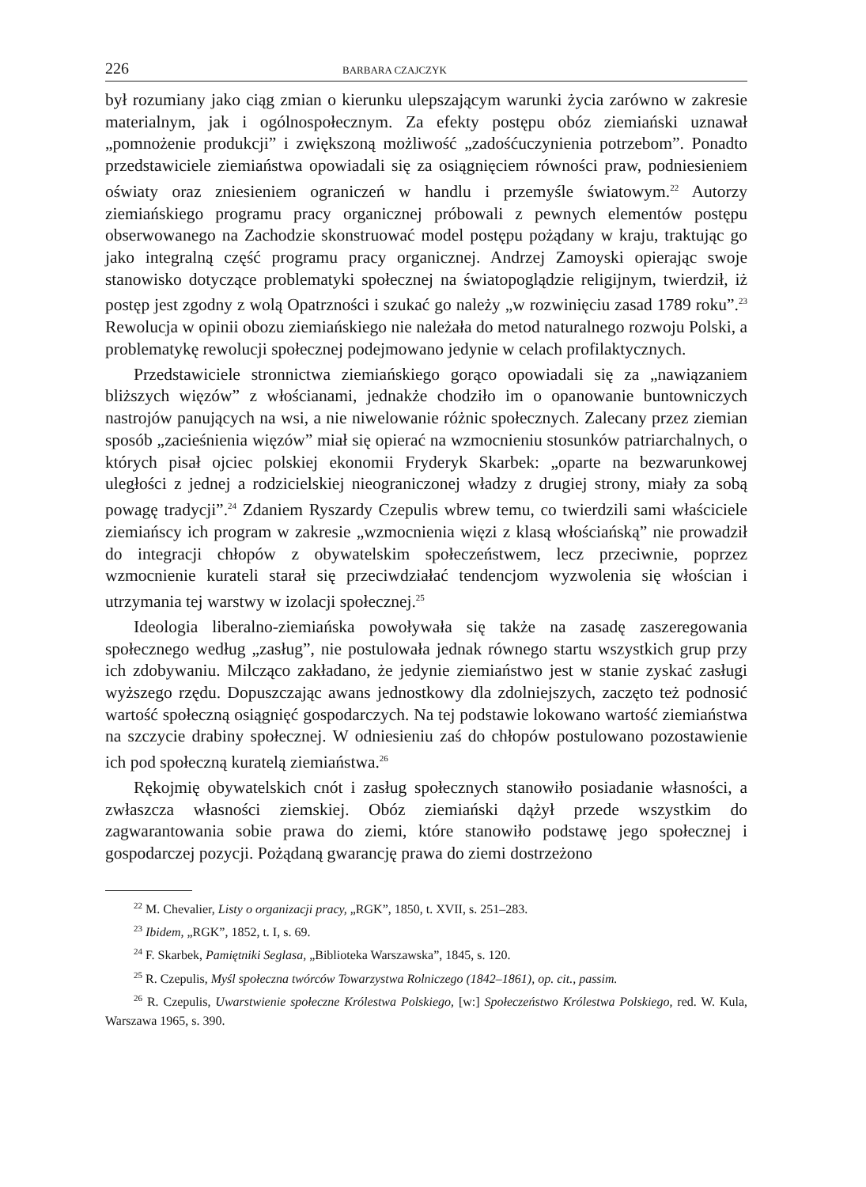226 BARBARA CZAJCZYK
był rozumiany jako ciąg zmian o kierunku ulepszającym warunki życia zarówno w zakresie materialnym, jak i ogólnospołecznym. Za efekty postępu obóz ziemiański uznawał „pomnożenie produkcji” i zwiększoną możliwość „zadośćuczynienia potrzebom”. Ponadto przedstawiciele ziemiaństwa opowiadali się za osiągnięciem równości praw, podniesieniem oświaty oraz zniesieniem ograniczeń w handlu i przemyśle światowym.<sup>22</sup> Autorzy ziemiańskiego programu pracy organicznej próbowali z pewnych elementów postępu obserwowanego na Zachodzie skonstruować model postępu pożądany w kraju, traktując go jako integralną część programu pracy organicznej. Andrzej Zamoyski opierając swoje stanowisko dotyczące problematyki społecznej na światopoglądzie religijnym, twierdził, iż postęp jest zgodny z wolą Opatrzności i szukać go należy „w rozwinięciu zasad 1789 roku”.<sup>23</sup> Rewolucja w opinii obozu ziemiańskiego nie należała do metod naturalnego rozwoju Polski, a problematykę rewolucji społecznej podejmowano jedynie w celach profilaktycznych.
Przedstawiciele stronnictwa ziemiańskiego gorąco opowiadali się za „nawiązaniem bliższych więzów” z włościanami, jednakże chodziło im o opanowanie buntowniczych nastrojów panujących na wsi, a nie niwelowanie różnic społecznych. Zalecany przez ziemian sposób „zacieśnienia więzów” miał się opierać na wzmocnieniu stosunków patriarchalnych, o których pisał ojciec polskiej ekonomii Fryderyk Skarbek: „oparte na bezwarunkowej uległości z jednej a rodzicielskiej nieograniczonej władzy z drugiej strony, miały za sobą powagę tradycji”.<sup>24</sup> Zdaniem Ryszardy Czepulis wbrew temu, co twierdzili sami właściciele ziemiańscy ich program w zakresie „wzmocnienia więzi z klasą włościańską” nie prowadził do integracji chłopów z obywatelskim społeczeństwem, lecz przeciwnie, poprzez wzmocnienie kurateli starał się przeciwdziałać tendencjom wyzwolenia się włościan i utrzymania tej warstwy w izolacji społecznej.<sup>25</sup>
Ideologia liberalno-ziemiańska powoływała się także na zasadę zaszeregowania społecznego według „zasług”, nie postulowała jednak równego startu wszystkich grup przy ich zdobywaniu. Milcząco zakładano, że jedynie ziemiaństwo jest w stanie zyskać zasługi wyższego rzędu. Dopuszczając awans jednostkowy dla zdolniejszych, zaczęto też podnosić wartość społeczną osiągnięć gospodarczych. Na tej podstawie lokowano wartość ziemiaństwa na szczycie drabiny społecznej. W odniesieniu zaś do chłopów postulowano pozostawienie ich pod społeczną kuratelą ziemiaństwa.<sup>26</sup>
Rękojmię obywatelskich cnót i zasług społecznych stanowiło posiadanie własności, a zwłaszcza własności ziemskiej. Obóz ziemiański dążył przede wszystkim do zagwarantowania sobie prawa do ziemi, które stanowiło podstawę jego społecznej i gospodarczej pozycji. Pożądaną gwarancję prawa do ziemi dostrzeżono
<sup>22</sup> M. Chevalier, Listy o organizacji pracy, „RGK”, 1850, t. XVII, s. 251–283.
<sup>23</sup> Ibidem, „RGK”, 1852, t. I, s. 69.
<sup>24</sup> F. Skarbek, Pamiętniki Seglasa, „Biblioteka Warszawska”, 1845, s. 120.
<sup>25</sup> R. Czepulis, Myśl społeczna twórców Towarzystwa Rolniczego (1842–1861), op. cit., passim.
<sup>26</sup> R. Czepulis, Uwarstwienie społeczne Królestwa Polskiego, [w:] Społeczeństwo Królestwa Polskiego, red. W. Kula, Warszawa 1965, s. 390.